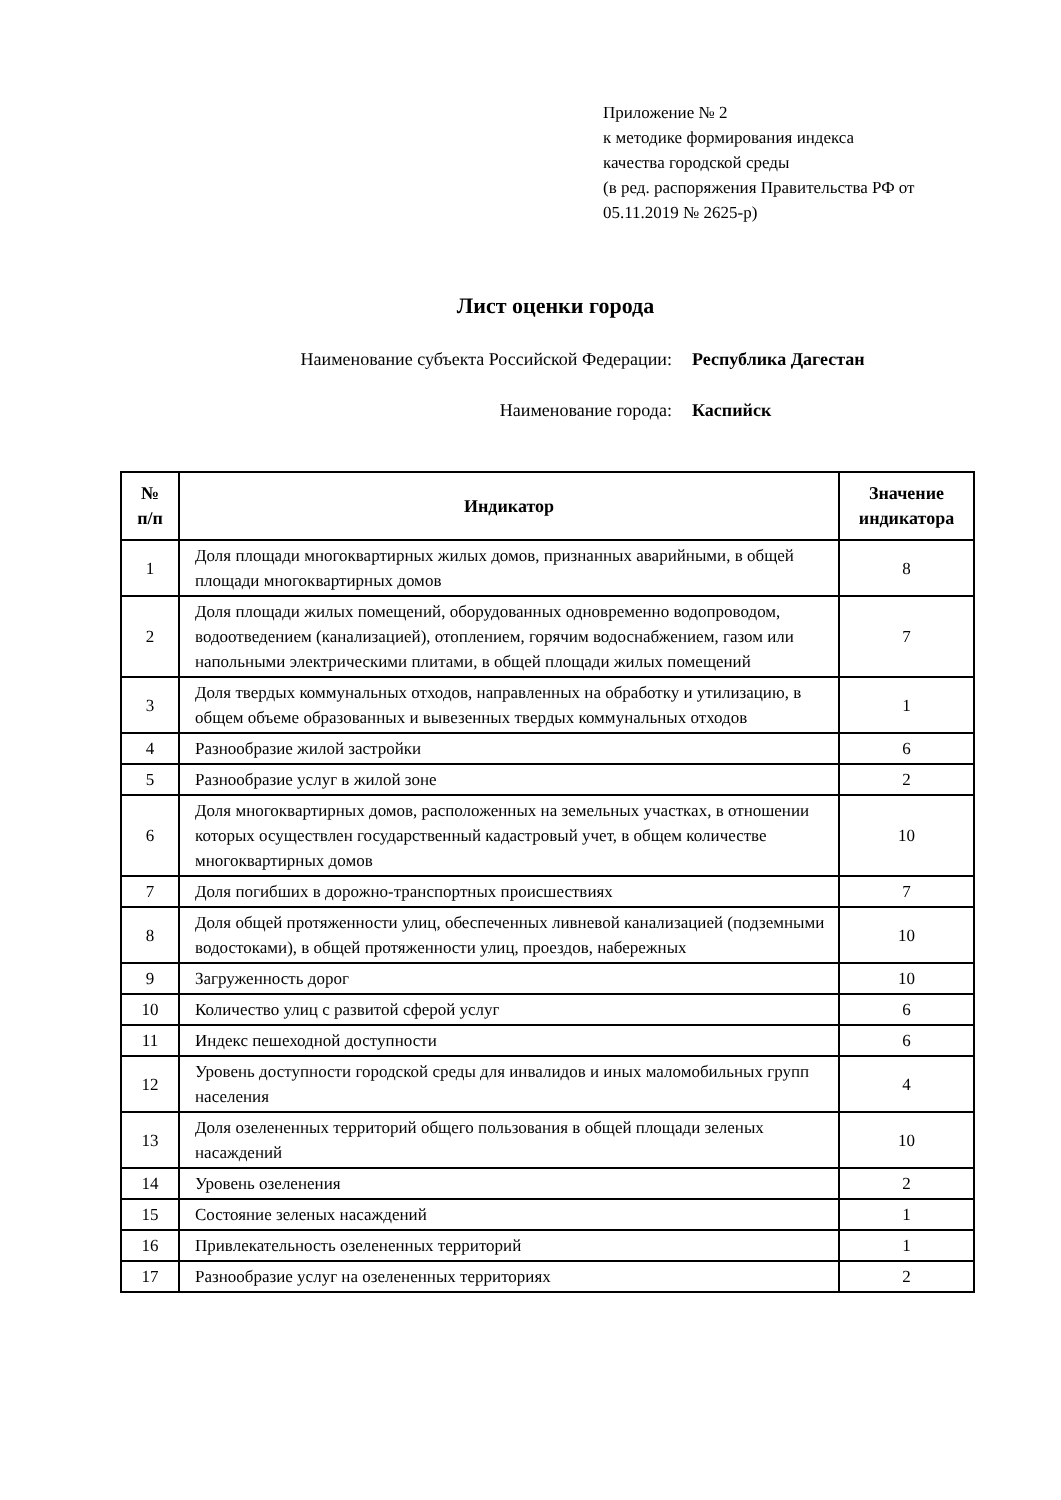Приложение № 2
к методике формирования индекса
качества городской среды
(в ред. распоряжения Правительства РФ от
05.11.2019 № 2625-р)
Лист оценки города
Наименование субъекта Российской Федерации: Республика Дагестан
Наименование города: Каспийск
| № п/п | Индикатор | Значение индикатора |
| --- | --- | --- |
| 1 | Доля площади многоквартирных жилых домов, признанных аварийными, в общей площади многоквартирных домов | 8 |
| 2 | Доля площади жилых помещений, оборудованных одновременно водопроводом, водоотведением (канализацией), отоплением, горячим водоснабжением, газом или напольными электрическими плитами, в общей площади жилых помещений | 7 |
| 3 | Доля твердых коммунальных отходов, направленных на обработку и утилизацию, в общем объеме образованных и вывезенных твердых коммунальных отходов | 1 |
| 4 | Разнообразие жилой застройки | 6 |
| 5 | Разнообразие услуг в жилой зоне | 2 |
| 6 | Доля многоквартирных домов, расположенных на земельных участках, в отношении которых осуществлен государственный кадастровый учет, в общем количестве многоквартирных домов | 10 |
| 7 | Доля погибших в дорожно-транспортных происшествиях | 7 |
| 8 | Доля общей протяженности улиц, обеспеченных ливневой канализацией (подземными водостоками), в общей протяженности улиц, проездов, набережных | 10 |
| 9 | Загруженность дорог | 10 |
| 10 | Количество улиц с развитой сферой услуг | 6 |
| 11 | Индекс пешеходной доступности | 6 |
| 12 | Уровень доступности городской среды для инвалидов и иных маломобильных групп населения | 4 |
| 13 | Доля озелененных территорий общего пользования в общей площади зеленых насаждений | 10 |
| 14 | Уровень озеленения | 2 |
| 15 | Состояние зеленых насаждений | 1 |
| 16 | Привлекательность озелененных территорий | 1 |
| 17 | Разнообразие услуг на озелененных территориях | 2 |